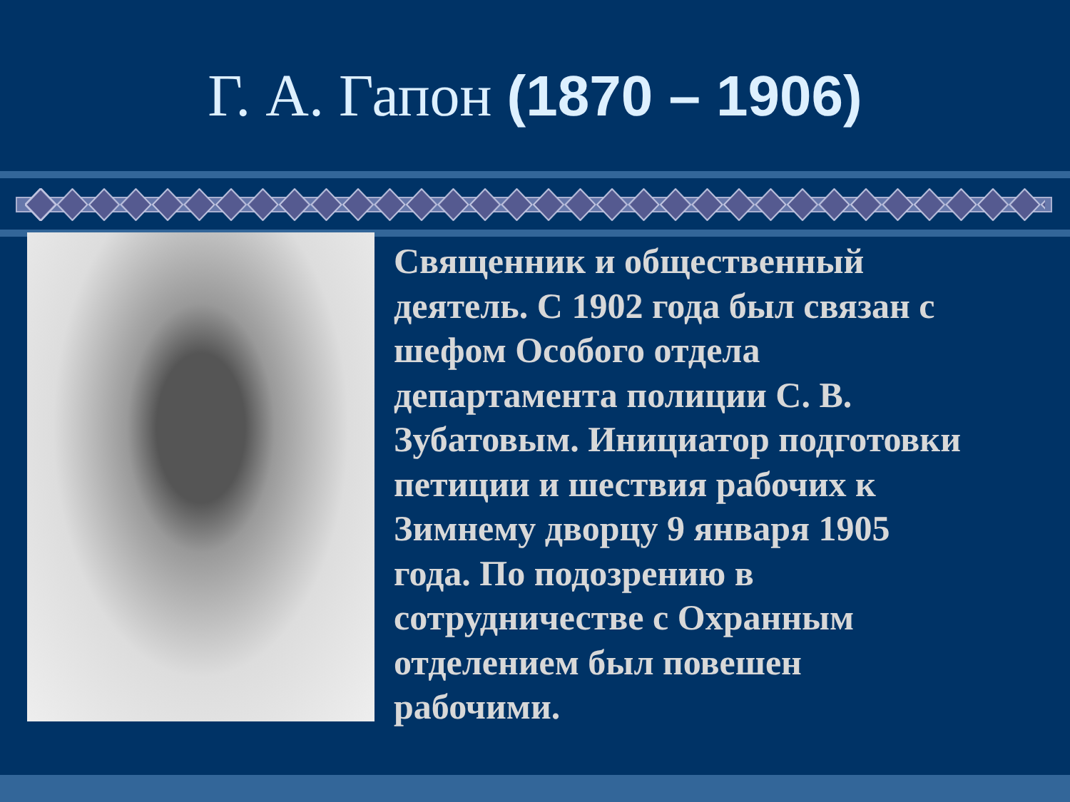Г. А. Гапон (1870 – 1906)
Священник и общественный деятель. С 1902 года был связан с шефом Особого отдела департамента полиции С. В. Зубатовым. Инициатор подготовки петиции и шествия рабочих к Зимнему дворцу 9 января 1905 года. По подозрению в сотрудничестве с Охранным отделением был повешен рабочими.